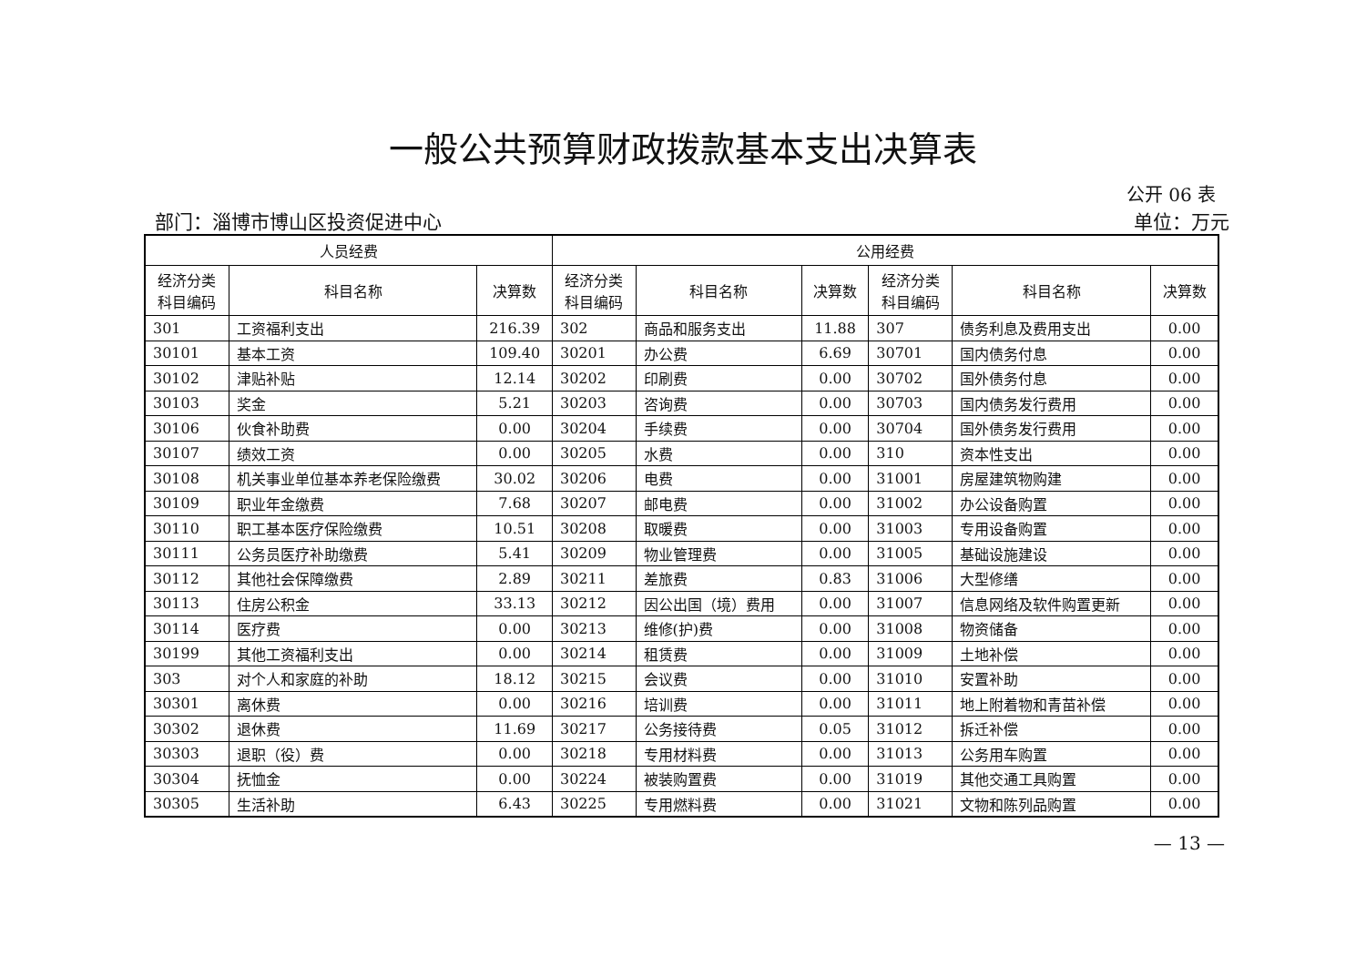一般公共预算财政拨款基本支出决算表
公开 06 表
部门：淄博市博山区投资促进中心 单位：万元
| 人员经费 | | | 公用经费 | | | | | |
| --- | --- | --- | --- | --- | --- | --- | --- | --- |
| 经济分类 科目编码 | 科目名称 | 决算数 | 经济分类 科目编码 | 科目名称 | 决算数 | 经济分类 科目编码 | 科目名称 | 决算数 |
| 301 | 工资福利支出 | 216.39 | 302 | 商品和服务支出 | 11.88 | 307 | 债务利息及费用支出 | 0.00 |
| 30101 | 基本工资 | 109.40 | 30201 | 办公费 | 6.69 | 30701 | 国内债务付息 | 0.00 |
| 30102 | 津贴补贴 | 12.14 | 30202 | 印刷费 | 0.00 | 30702 | 国外债务付息 | 0.00 |
| 30103 | 奖金 | 5.21 | 30203 | 咨询费 | 0.00 | 30703 | 国内债务发行费用 | 0.00 |
| 30106 | 伙食补助费 | 0.00 | 30204 | 手续费 | 0.00 | 30704 | 国外债务发行费用 | 0.00 |
| 30107 | 绩效工资 | 0.00 | 30205 | 水费 | 0.00 | 310 | 资本性支出 | 0.00 |
| 30108 | 机关事业单位基本养老保险缴费 | 30.02 | 30206 | 电费 | 0.00 | 31001 | 房屋建筑物购建 | 0.00 |
| 30109 | 职业年金缴费 | 7.68 | 30207 | 邮电费 | 0.00 | 31002 | 办公设备购置 | 0.00 |
| 30110 | 职工基本医疗保险缴费 | 10.51 | 30208 | 取暖费 | 0.00 | 31003 | 专用设备购置 | 0.00 |
| 30111 | 公务员医疗补助缴费 | 5.41 | 30209 | 物业管理费 | 0.00 | 31005 | 基础设施建设 | 0.00 |
| 30112 | 其他社会保障缴费 | 2.89 | 30211 | 差旅费 | 0.83 | 31006 | 大型修缮 | 0.00 |
| 30113 | 住房公积金 | 33.13 | 30212 | 因公出国（境）费用 | 0.00 | 31007 | 信息网络及软件购置更新 | 0.00 |
| 30114 | 医疗费 | 0.00 | 30213 | 维修(护)费 | 0.00 | 31008 | 物资储备 | 0.00 |
| 30199 | 其他工资福利支出 | 0.00 | 30214 | 租赁费 | 0.00 | 31009 | 土地补偿 | 0.00 |
| 303 | 对个人和家庭的补助 | 18.12 | 30215 | 会议费 | 0.00 | 31010 | 安置补助 | 0.00 |
| 30301 | 离休费 | 0.00 | 30216 | 培训费 | 0.00 | 31011 | 地上附着物和青苗补偿 | 0.00 |
| 30302 | 退休费 | 11.69 | 30217 | 公务接待费 | 0.05 | 31012 | 拆迁补偿 | 0.00 |
| 30303 | 退职（役）费 | 0.00 | 30218 | 专用材料费 | 0.00 | 31013 | 公务用车购置 | 0.00 |
| 30304 | 抚恤金 | 0.00 | 30224 | 被装购置费 | 0.00 | 31019 | 其他交通工具购置 | 0.00 |
| 30305 | 生活补助 | 6.43 | 30225 | 专用燃料费 | 0.00 | 31021 | 文物和陈列品购置 | 0.00 |
— 13 —